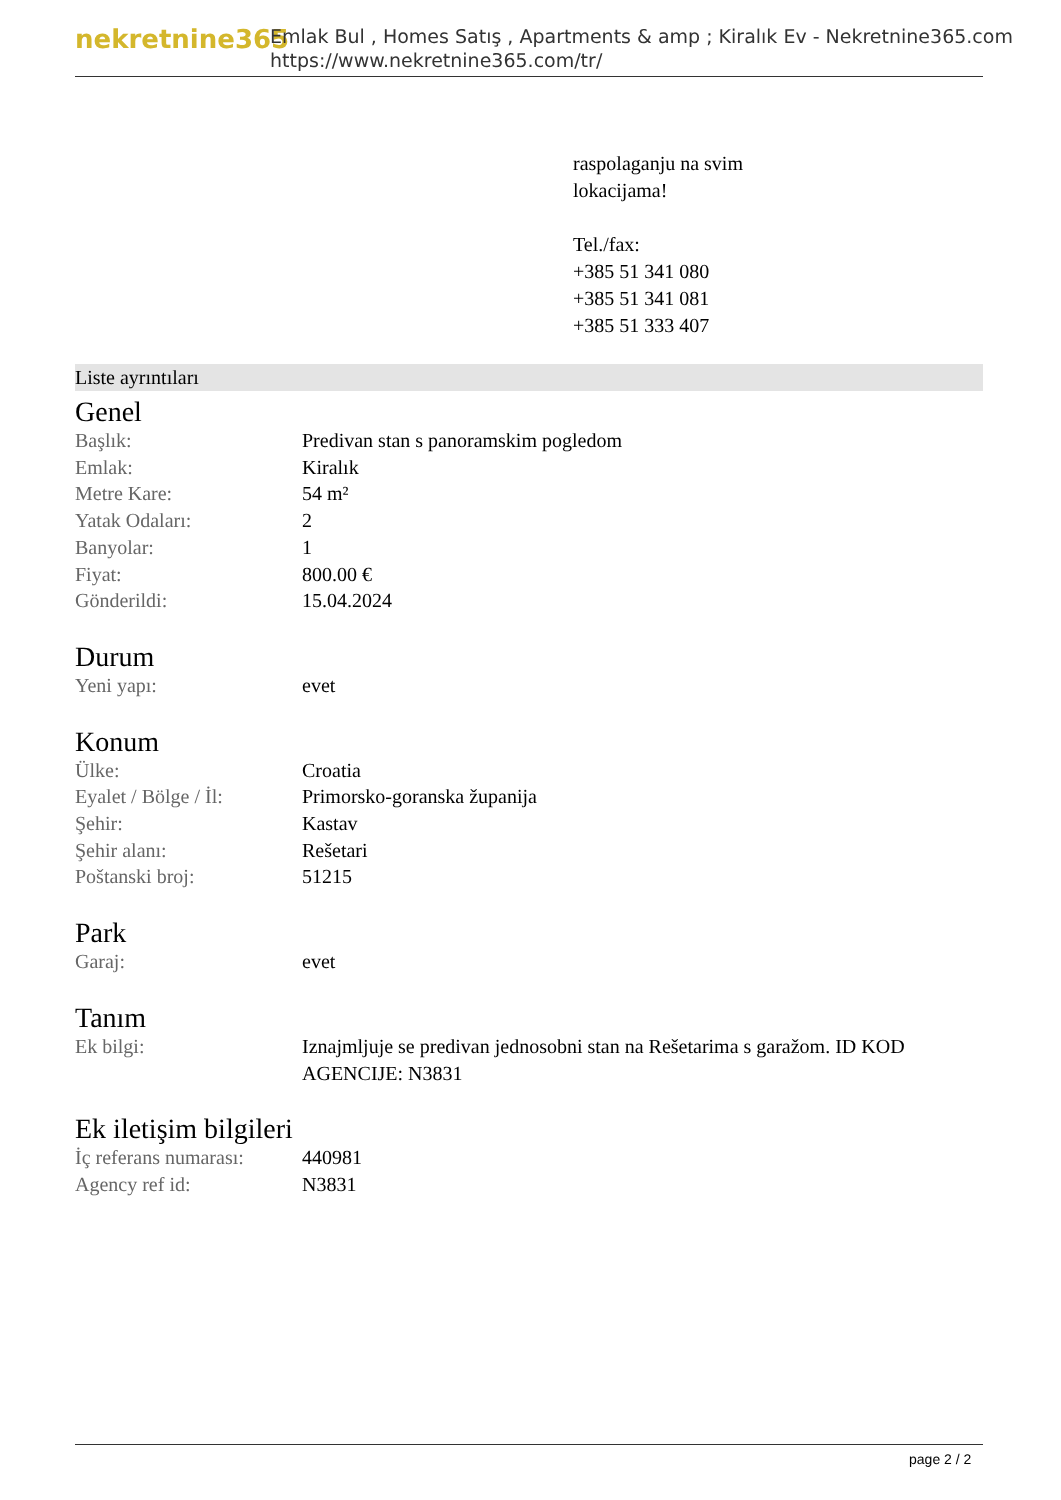nekretnine365
Emlak Bul , Homes Satış , Apartments & amp ; Kiralık Ev - Nekretnine365.com
https://www.nekretnine365.com/tr/
raspolaganju na svim
lokacijama!
Tel./fax:
+385 51 341 080
+385 51 341 081
+385 51 333 407
Liste ayrıntıları
Genel
| Başlık: | Predivan stan s panoramskim pogledom |
| Emlak: | Kiralık |
| Metre Kare: | 54 m² |
| Yatak Odaları: | 2 |
| Banyolar: | 1 |
| Fiyat: | 800.00 € |
| Gönderildi: | 15.04.2024 |
Durum
| Yeni yapı: | evet |
Konum
| Ülke: | Croatia |
| Eyalet / Bölge / İl: | Primorsko-goranska županija |
| Şehir: | Kastav |
| Şehir alanı: | Rešetari |
| Poštanski broj: | 51215 |
Park
| Garaj: | evet |
Tanım
| Ek bilgi: | Iznajmljuje se predivan jednosobni stan na Rešetarima s garažom. ID KOD AGENCIJE: N3831 |
Ek iletişim bilgileri
| İç referans numarası: | 440981 |
| Agency ref id: | N3831 |
page 2 / 2